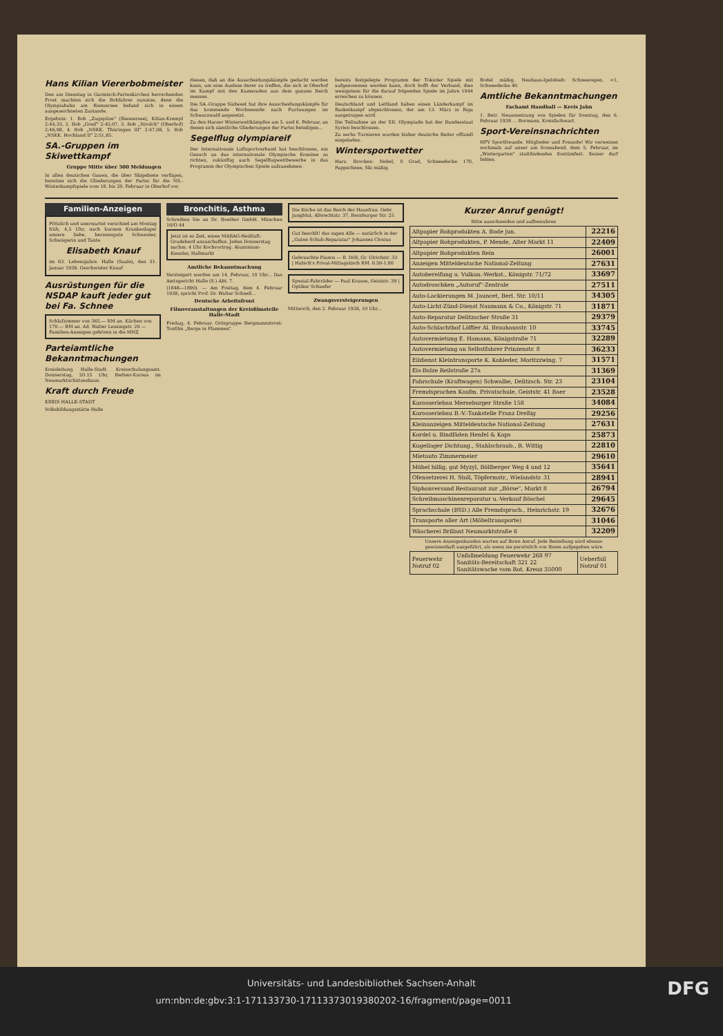Hans Kilian Viererbobmeister
Den am Dienstag in Garmisch-Partenkirchen herrschenden Frost machten sich die Bobfahrer zunutze, denn die Olympiabahn am Riessersee befand sich in einem ausgezeichneten Zustande.
Ergebnis: 1. Bob „Zugspitze" (Riessersee), Kilian-Krempl 2:44,33, 2. Bob „Greif" 2:45,07, 3. Bob „Strolch" (Oberhof) 2:46,98, 4. Bob „NSKK. Thüringen III" 2:47,08, 5. Bob „NSKK. Hochland II" 2:51,85.
SA.-Gruppen im Skiwettkampf
Gruppe Mitte über 500 Meldungen
In allen deutschen Gauen, die über Skigebiete verfügen, bereiten sich die Gliederungen der Partei für die NS.-Winterkampfspiele vom 18. bis 20. Februar in Oberhof vor.
diesen, daß an die Ausscheidungskämpfe gedacht werden kann, um eine Auslese derer zu treffen, die sich in Oberhof im Kampf mit den Kameraden aus dem ganzen Reich messen.
Die SA.-Gruppe Südwest hat ihre Ausscheidungskämpfe für das kommende Wochenende nach Furtwangen im Schwarzwald angesetzt.
Zu den Harzer Winterwettkämpfen am 5. und 6. Februar, an denen sich sämtliche Gliederungen der Partei beteiligen...
Segelflug olympiareif
Der Internationale Luftsportverband hat beschlossen, ein Gesuch an das internationale Olympische Komitee zu richten, zukünftig auch Segelflugwettbewerbe in das Programm der Olympischen Spiele aufzunehmen.
bereits festgelegte Programm der Tokioter Spiele mit aufgenommen werden kann, doch hofft der Verband, dies wenigstens für die darauf folgenden Spiele im Jahre 1944 erreichen zu können.
Deutschland und Lettland haben einen Länderkampf im Basketkampf abgeschlossen, der am 13. März in Riga ausgetragen wird.
Die Teilnahme an der XII. Olympiade hat der Bundesstaat Syrien beschlossen.
Zu sechs Turnieren wurden bisher deutsche Reiter offiziell eingeladen.
Wintersportwetter
Harz. Brocken: Nebel, 0 Grad, Schneedecke 170, Pappschnee, Ski mäßig.
Rodel mäßig. Neuhaus-Igelshieb: Schneeregen, +1, Schneedecke 40.
Amtliche Bekanntmachungen
Fachamt Handball — Kreis Jahn
1. Betr. Neuansetzung von Spielen für Sonntag, den 6. Februar 1938 ... Bormann, Kreisfachwart.
Sport-Vereinsnachrichten
HFV Sportfreunde. Mitglieder und Freunde! Wir verweisen nochmals auf unser am Sonnabend, dem 5. Februar, im „Wintergarten" stattfindendes Kostümfest. Keiner darf fehlen.
Familien-Anzeigen
Plötzlich und unerwartet verschied am Montag früh, 4,5 Uhr, nach kurzem Krankenlager unsere liebe, herzensgute Schwester, Schwägerin und Tante
Elisabeth Knauf
im 63. Lebensjahre. Halle (Saale), den 31. Januar 1938. Geschwister Knauf
Ausrüstungen für die NSDAP kauft jeder gut bei Fa. Schnee
Schlafzimmer von 365.— RM an. Küchen von 170.— RM an. Ad. Walter Lessingstr. 20 — Familien-Anzeigen gehören in die MNZ
Parteiamtliche Bekanntmachungen
Kreisleitung Halle-Stadt. Kreisschulungsamt. Donnerstag, 20.15 Uhr, Redner-Kursus im Neumarktschützenhaus.
Kraft durch Freude
KREIS HALLE-STADT
Volksbildungsstätte Halle
Bronchitis, Asthma
Schreiben Sie an Dr. Boether GmbH. München 16/O 44
Jetzt ist es Zeit, einen MABAG-Heißluft-Grudeherd anzuschaffen. Jeden Donnerstag nachm. 4 Uhr Kochvortrag. Aluminium-Kiessler, Hallmarkt
Amtliche Bekanntmachung
Versteigert werden am 14. Februar, 10 Uhr... Das Amtsgericht Halle (S.) Abt. 7.
(1848—1890). — Am Freitag, dem 4. Februar 1938, spricht Prof. Dr. Walter Schnell...
Deutsche Arbeitsfront
Filmveranstaltungen der Kreisfilmstelle Halle-Stadt
Freitag, 4. Februar. Ortsgruppe Bergmannstrost: Tonfilm „Berge in Flammen".
Die Küche ist das Reich der Hausfrau. Gebr. Jungblut, Albrechtstr. 37, Bernburger Str. 25
Gut besohlt! das sagen Alle — natürlich in der „Guten Schuh-Reparatur" Johannes Closius
Gebrauchte Pianos — B. Döll, Gr. Ulrichstr. 33 | Habich's Privat-Mittagstisch RM. 0.50-1.00
Spezial-Fahrräder — Paul Krause, Geiststr. 39 | Optiker Schaefer
Zwangsversteigerungen
Mittwoch, den 2. Februar 1938, 10 Uhr...
Kurzer Anruf genügt!
Bitte ausschneiden und aufbewahren
| Altpapier Rohprodukten A. Bode jun. | 22216 |
| Altpapier Rohprodukten, P. Mende, Alter Markt 11 | 22409 |
| Altpapier Rohprodukten Rein | 26001 |
| Anzeigen Mitteldeutsche National-Zeitung | 27631 |
| Autobereifung u. Vulkan.-Werkst., Königstr. 71/72 | 33697 |
| Autodroschken „Autoruf"-Zentrale | 27511 |
| Auto-Lackierungen M. Jauncet, Berl. Str. 10/11 | 34305 |
| Auto-Licht-Zünd-Dienst Naumann & Co., Königstr. 71 | 31871 |
| Auto-Reparatur Delitzscher Straße 31 | 29379 |
| Auto-Schlachthof Löffler Al. Brauhausstr. 10 | 33745 |
| Autovermietung E. Hamann, Königstraße 71 | 32289 |
| Autovermietung an Selbstfahrer Prinzenstr. 8 | 36233 |
| Eildienst Kleintransporte K. Kohleder, Moritzzwing. 7 | 31571 |
| Eis-Bolze Reilstraße 27a | 31369 |
| Fahrschule (Kraftwagen) Schwalbe, Delitzsch. Str. 23 | 23104 |
| Fremdsprachen Kaufm. Privatschule, Geiststr. 41 Baer | 23528 |
| Karosseriebau Merseburger Straße 158 | 34084 |
| Karosseriebau B.-V.-Tankstelle Franz Dreßig | 29256 |
| Kleinanzeigen Mitteldeutsche National-Zeitung | 27631 |
| Kordel u. Bindfäden Henfel & Kaps | 25873 |
| Kugellager Dichtung., Stahlschraub., R. Wittig | 22810 |
| Mietauto Zimmermeier | 29610 |
| Möbel billig, gut Myzyl, Böllberger Weg 4 und 12 | 35641 |
| Ofensetzerei H. Stoll, Töpfermstr., Wielandstr. 31 | 28941 |
| Siphonversand Restaurant zur „Börse", Markt 8 | 26794 |
| Schreibmaschinenreparatur u.-Verkauf Böschel | 29645 |
| Sprachschule (BSD.) Alle Fremdsprach., Heinrichstr. 19 | 32676 |
| Transporte aller Art (Möbeltransporte) | 31046 |
| Wäscherei Brillant Neumarktstraße 6 | 32209 |
Unsere Anzeigenkunden warten auf Ihren Anruf. Jede Bestellung wird ebenso gewissenhaft ausgeführt, als wenn sie persönlich von Ihnen aufgegeben wäre
| Feuerwehr Notruf 02 | Unfallmeldung Feuerwehr 268 97 Sanitäts-Bereitschaft 321 22 Sanitätswache vom Rot. Kreuz 35000 | Ueberfall Notruf 01 |
Universitäts- und Landesbibliothek Sachsen-Anhalt
urn:nbn:de:gbv:3:1-171133730-17113373019380202-16/fragment/page=0011 DFG